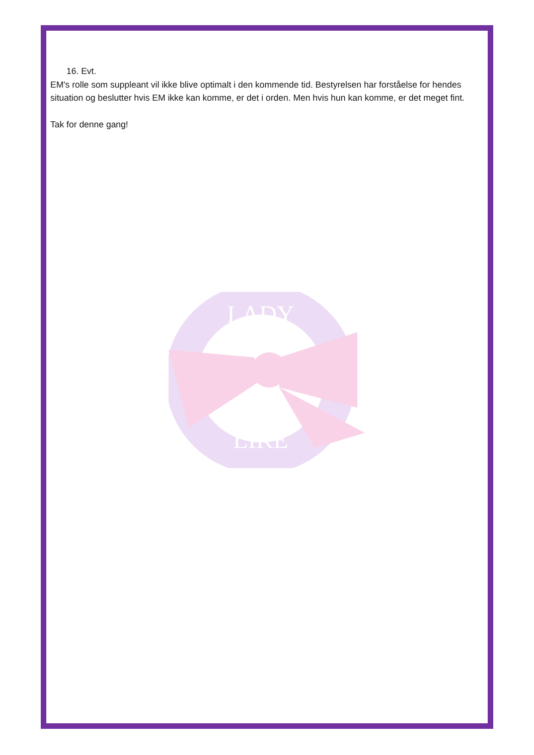16. Evt.
EM's rolle som suppleant vil ikke blive optimalt i den kommende tid. Bestyrelsen har forståelse for hendes situation og beslutter hvis EM ikke kan komme, er det i orden. Men hvis hun kan komme, er det meget fint.
Tak for denne gang!
LADY
LIKE